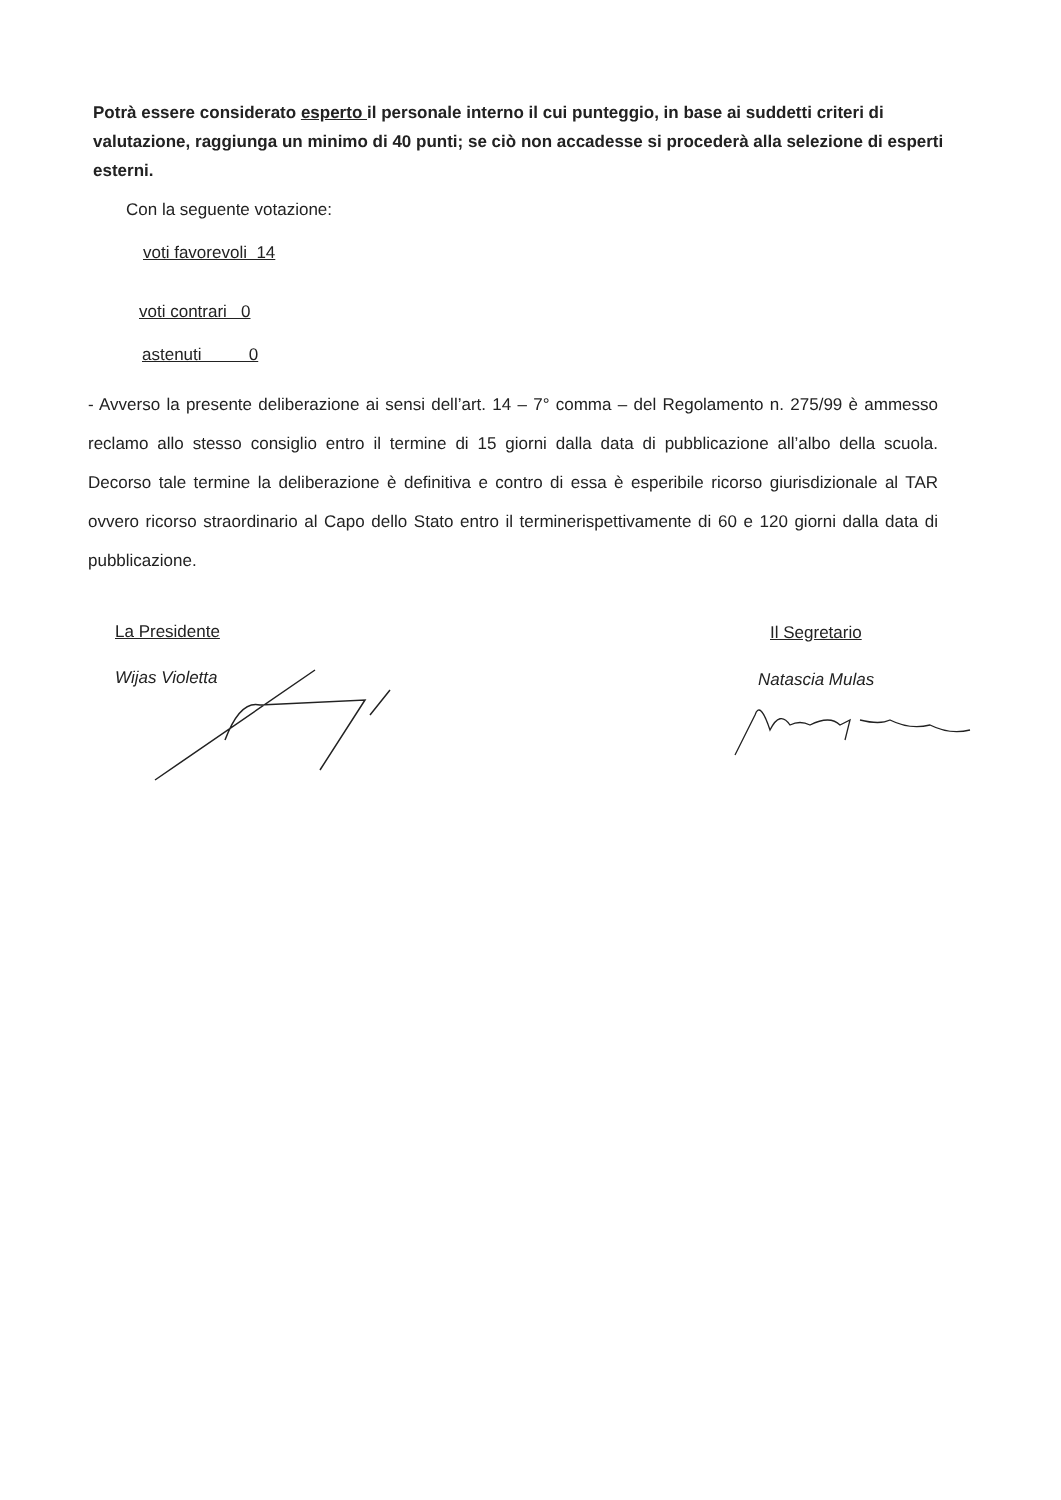Potrà essere considerato esperto il personale interno il cui punteggio, in base ai suddetti criteri di valutazione, raggiunga un minimo di 40 punti; se ciò non accadesse si procederà alla selezione di esperti esterni.
Con la seguente votazione:
voti favorevoli 14
voti contrari 0
astenuti 0
- Avverso la presente deliberazione ai sensi dell’art. 14 – 7° comma – del Regolamento n. 275/99 è ammesso reclamo allo stesso consiglio entro il termine di 15 giorni dalla data di pubblicazione all’albo della scuola. Decorso tale termine la deliberazione è definitiva e contro di essa è esperibile ricorso giurisdizionale al TAR ovvero ricorso straordinario al Capo dello Stato entro il terminerispettivamente di 60 e 120 giorni dalla data di pubblicazione.
La Presidente Il Segretario
Wijas Violetta Natascia Mulas